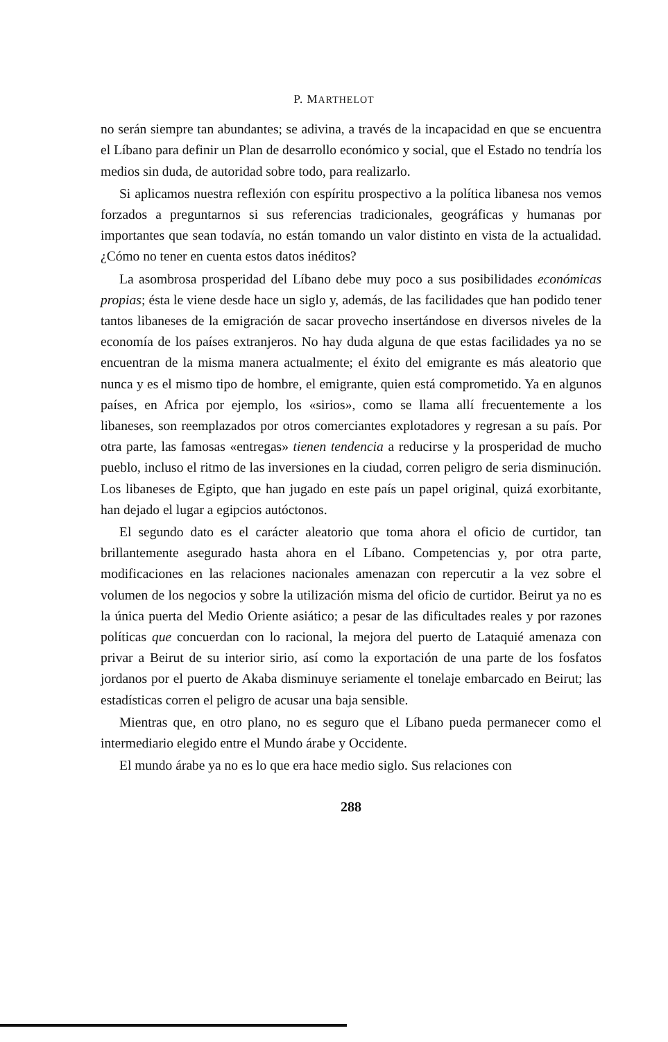P. MARTHELOT
no serán siempre tan abundantes; se adivina, a través de la incapacidad en que se encuentra el Líbano para definir un Plan de desarrollo económico y social, que el Estado no tendría los medios sin duda, de autoridad sobre todo, para realizarlo.
Si aplicamos nuestra reflexión con espíritu prospectivo a la política libanesa nos vemos forzados a preguntarnos si sus referencias tradicionales, geográficas y humanas por importantes que sean todavía, no están tomando un valor distinto en vista de la actualidad. ¿Cómo no tener en cuenta estos datos inéditos?
La asombrosa prosperidad del Líbano debe muy poco a sus posibilidades económicas propias; ésta le viene desde hace un siglo y, además, de las facilidades que han podido tener tantos libaneses de la emigración de sacar provecho insertándose en diversos niveles de la economía de los países extranjeros. No hay duda alguna de que estas facilidades ya no se encuentran de la misma manera actualmente; el éxito del emigrante es más aleatorio que nunca y es el mismo tipo de hombre, el emigrante, quien está comprometido. Ya en algunos países, en Africa por ejemplo, los «sirios», como se llama allí frecuentemente a los libaneses, son reemplazados por otros comerciantes explotadores y regresan a su país. Por otra parte, las famosas «entregas» tienen tendencia a reducirse y la prosperidad de mucho pueblo, incluso el ritmo de las inversiones en la ciudad, corren peligro de seria disminución. Los libaneses de Egipto, que han jugado en este país un papel original, quizá exorbitante, han dejado el lugar a egipcios autóctonos.
El segundo dato es el carácter aleatorio que toma ahora el oficio de curtidor, tan brillantemente asegurado hasta ahora en el Líbano. Competencias y, por otra parte, modificaciones en las relaciones nacionales amenazan con repercutir a la vez sobre el volumen de los negocios y sobre la utilización misma del oficio de curtidor. Beirut ya no es la única puerta del Medio Oriente asiático; a pesar de las dificultades reales y por razones políticas que concuerdan con lo racional, la mejora del puerto de Lataquié amenaza con privar a Beirut de su interior sirio, así como la exportación de una parte de los fosfatos jordanos por el puerto de Akaba disminuye seriamente el tonelaje embarcado en Beirut; las estadísticas corren el peligro de acusar una baja sensible.
Mientras que, en otro plano, no es seguro que el Líbano pueda permanecer como el intermediario elegido entre el Mundo árabe y Occidente.
El mundo árabe ya no es lo que era hace medio siglo. Sus relaciones con
288